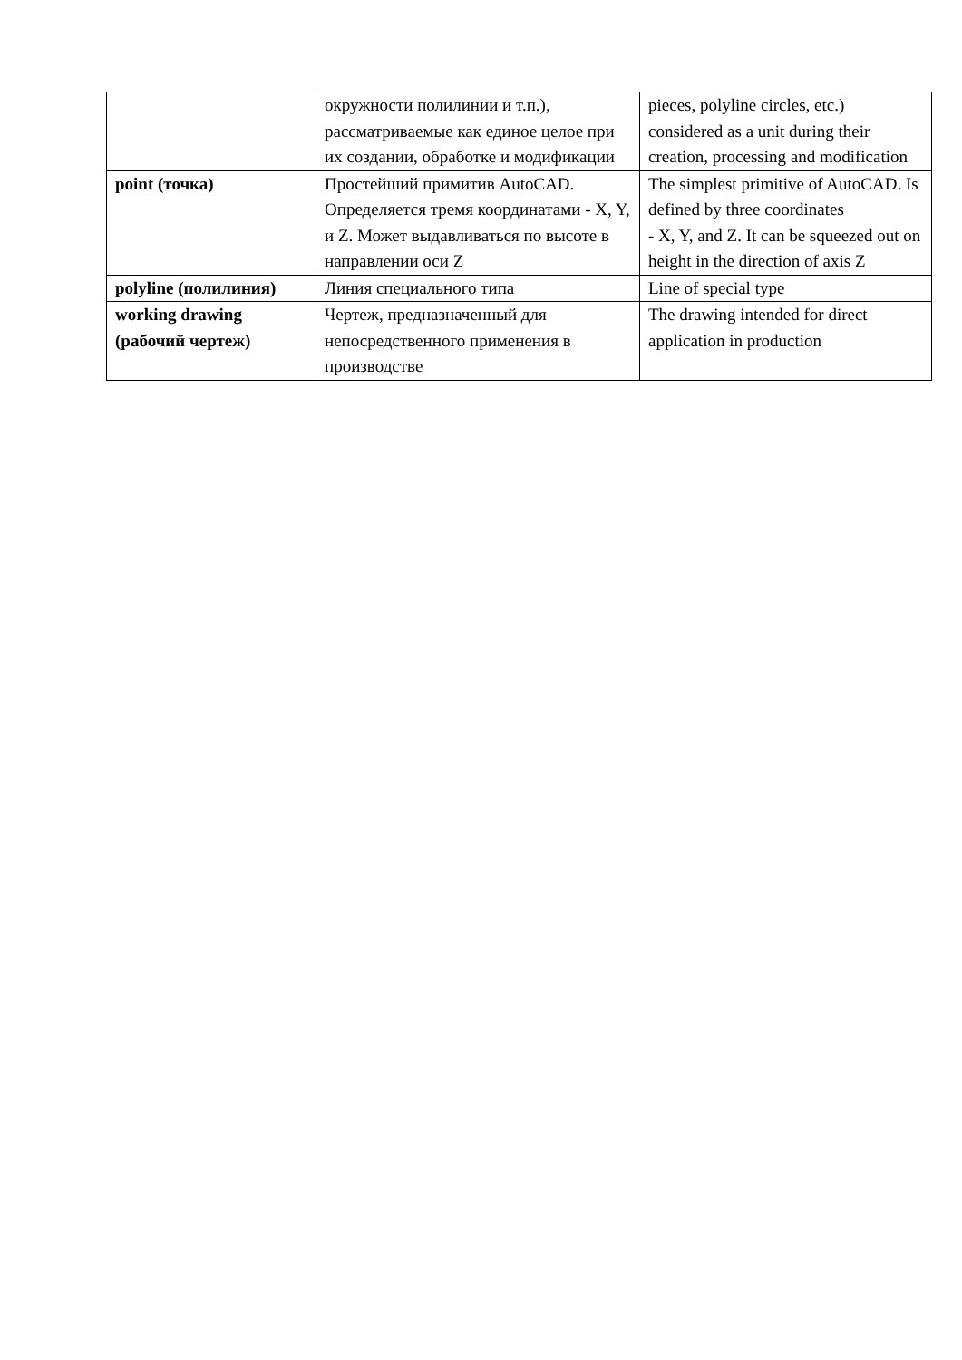| | окружности полилинии и т.п.), рассматриваемые как единое целое при их создании, обработке и модификации | pieces, polyline circles, etc.) considered as a unit during their creation, processing and modification |
| point (точка) | Простейший примитив AutoCAD. Определяется тремя координатами - X, Y, и Z. Может выдавливаться по высоте в направлении оси Z | The simplest primitive of AutoCAD. Is defined by three coordinates - X, Y, and Z. It can be squeezed out on height in the direction of axis Z |
| polyline (полилиния) | Линия специального типа | Line of special type |
| working drawing (рабочий чертеж) | Чертеж, предназначенный для непосредственного применения в производстве | The drawing intended for direct application in production |